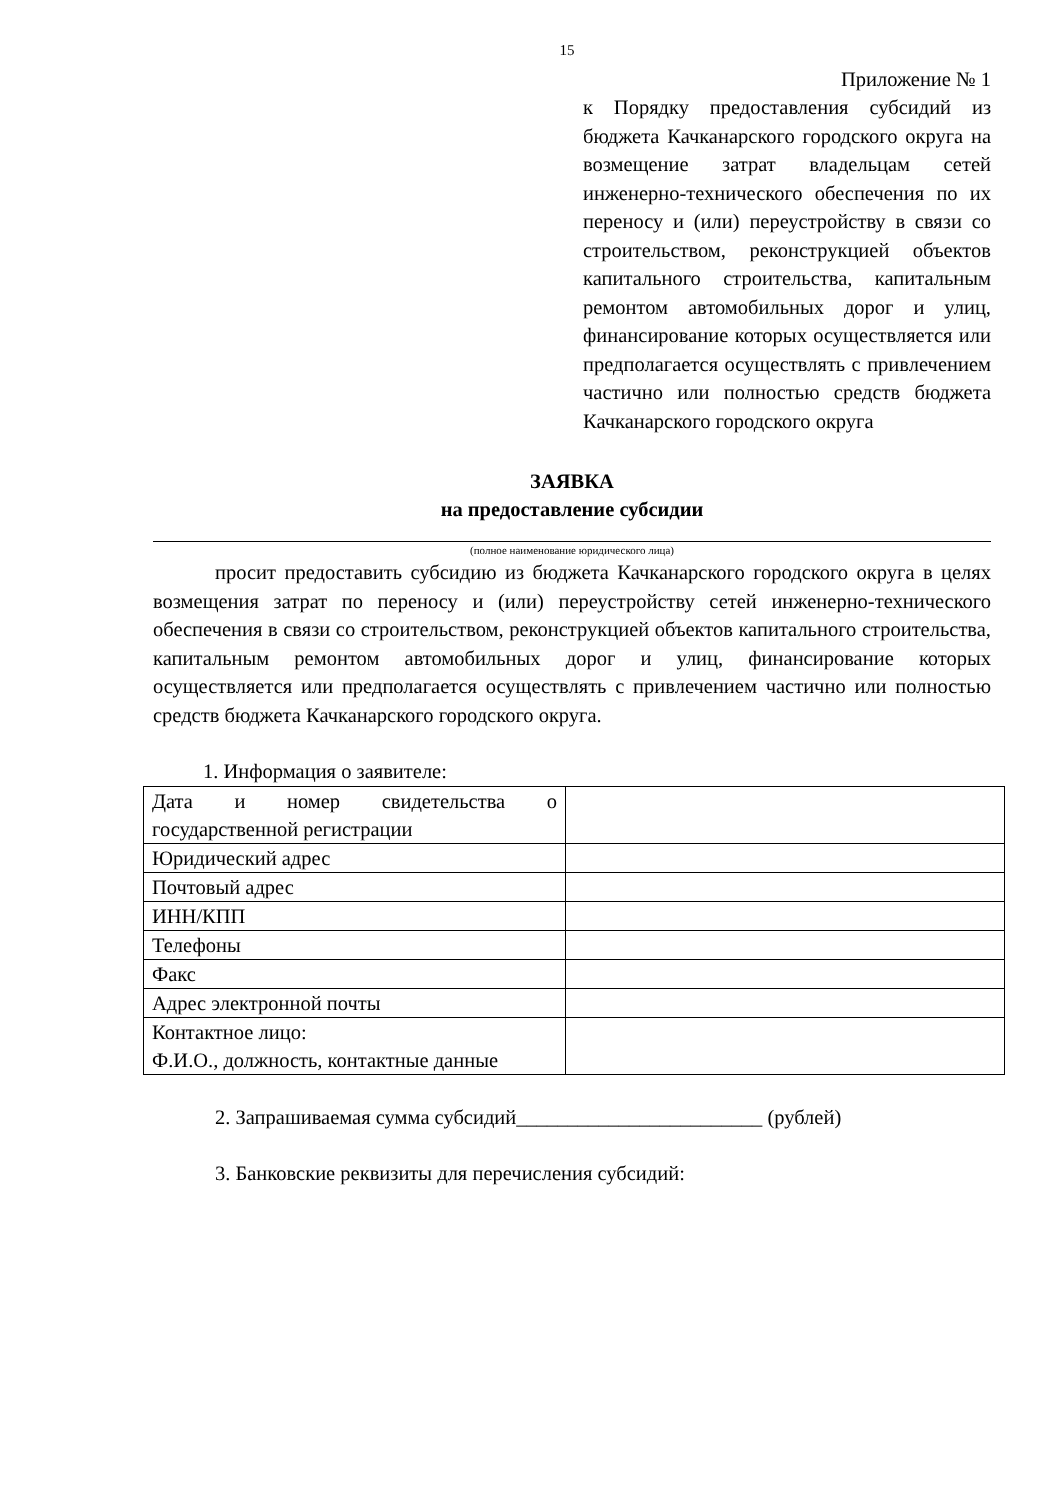15
Приложение № 1
к Порядку предоставления субсидий из бюджета Качканарского городского округа на возмещение затрат владельцам сетей инженерно-технического обеспечения по их переносу и (или) переустройству в связи со строительством, реконструкцией объектов капитального строительства, капитальным ремонтом автомобильных дорог и улиц, финансирование которых осуществляется или предполагается осуществлять с привлечением частично или полностью средств бюджета Качканарского городского округа
ЗАЯВКА
на предоставление субсидии
(полное наименование юридического лица)
просит предоставить субсидию из бюджета Качканарского городского округа в целях возмещения затрат по переносу и (или) переустройству сетей инженерно-технического обеспечения в связи со строительством, реконструкцией объектов капитального строительства, капитальным ремонтом автомобильных дорог и улиц, финансирование которых осуществляется или предполагается осуществлять с привлечением частично или полностью средств бюджета Качканарского городского округа.
1. Информация о заявителе:
| Дата и номер свидетельства о государственной регистрации | |
| Юридический адрес | |
| Почтовый адрес | |
| ИНН/КПП | |
| Телефоны | |
| Факс | |
| Адрес электронной почты | |
| Контактное лицо: Ф.И.О., должность, контактные данные | |
2. Запрашиваемая сумма субсидий________________________ (рублей)
3. Банковские реквизиты для перечисления субсидий: